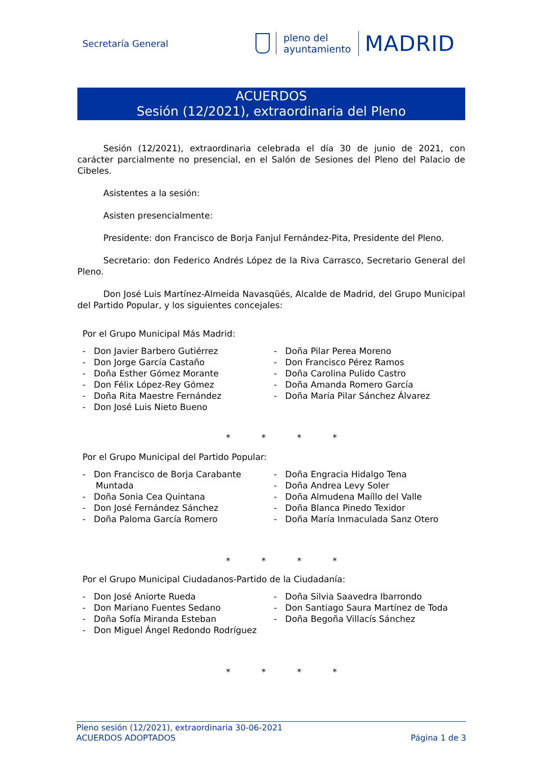Secretaría General
pleno del
ayuntamiento
MADRID
ACUERDOS
Sesión (12/2021), extraordinaria del Pleno
Sesión (12/2021), extraordinaria celebrada el día 30 de junio de 2021, con carácter parcialmente no presencial, en el Salón de Sesiones del Pleno del Palacio de Cibeles.
Asistentes a la sesión:
Asisten presencialmente:
Presidente: don Francisco de Borja Fanjul Fernández-Pita, Presidente del Pleno.
Secretario: don Federico Andrés López de la Riva Carrasco, Secretario General del Pleno.
Don José Luis Martínez-Almeida Navasqüés, Alcalde de Madrid, del Grupo Municipal del Partido Popular, y los siguientes concejales:
Por el Grupo Municipal Más Madrid:
- Don Javier Barbero Gutiérrez
- Don Jorge García Castaño
- Doña Esther Gómez Morante
- Don Félix López-Rey Gómez
- Doña Rita Maestre Fernández
- Don José Luis Nieto Bueno
- Doña Pilar Perea Moreno
- Don Francisco Pérez Ramos
- Doña Carolina Pulido Castro
- Doña Amanda Romero García
- Doña María Pilar Sánchez Álvarez
* * * *
Por el Grupo Municipal del Partido Popular:
- Don Francisco de Borja Carabante Muntada
- Doña Sonia Cea Quintana
- Don José Fernández Sánchez
- Doña Paloma García Romero
- Doña Engracia Hidalgo Tena
- Doña Andrea Levy Soler
- Doña Almudena Maíllo del Valle
- Doña Blanca Pinedo Texidor
- Doña María Inmaculada Sanz Otero
* * * *
Por el Grupo Municipal Ciudadanos-Partido de la Ciudadanía:
- Don José Aniorte Rueda
- Don Mariano Fuentes Sedano
- Doña Sofía Miranda Esteban
- Don Miguel Ángel Redondo Rodríguez
- Doña Silvia Saavedra Ibarrondo
- Don Santiago Saura Martínez de Toda
- Doña Begoña Villacís Sánchez
* * * *
Pleno sesión (12/2021), extraordinaria 30-06-2021
ACUERDOS ADOPTADOS
Página 1 de 3